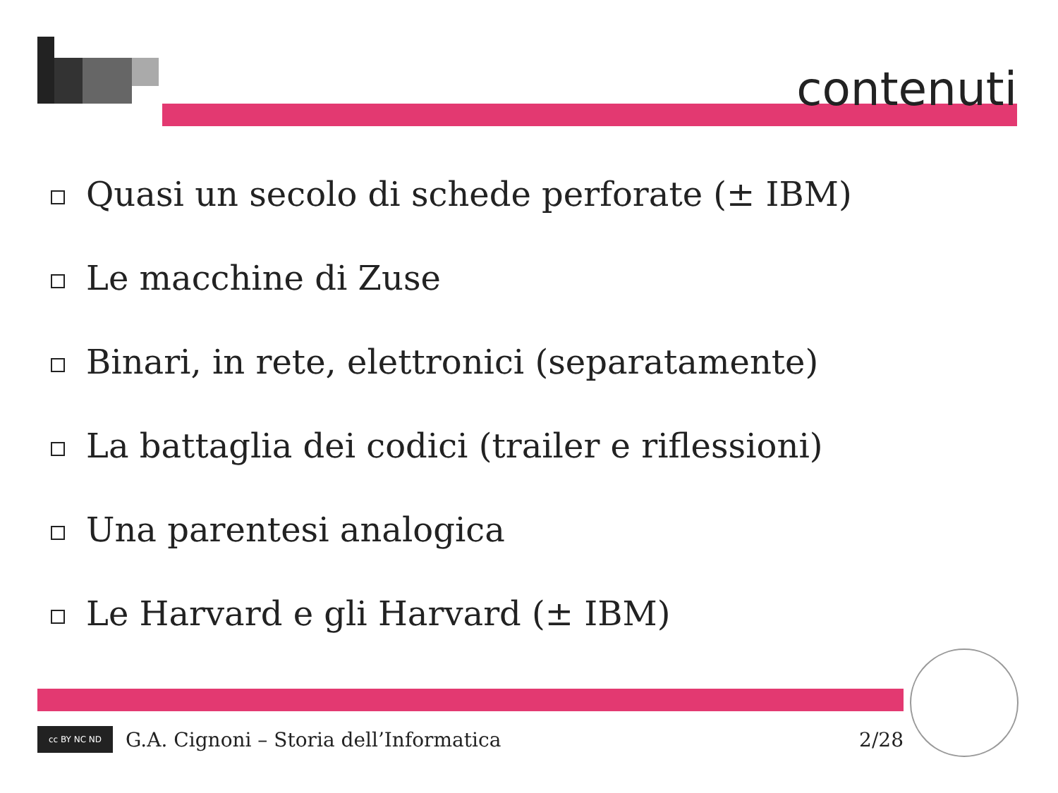contenuti
Quasi un secolo di schede perforate (± IBM)
Le macchine di Zuse
Binari, in rete, elettronici (separatamente)
La battaglia dei codici (trailer e riflessioni)
Una parentesi analogica
Le Harvard e gli Harvard (± IBM)
cc BY NC ND
G.A. Cignoni – Storia dell’Informatica 2/28